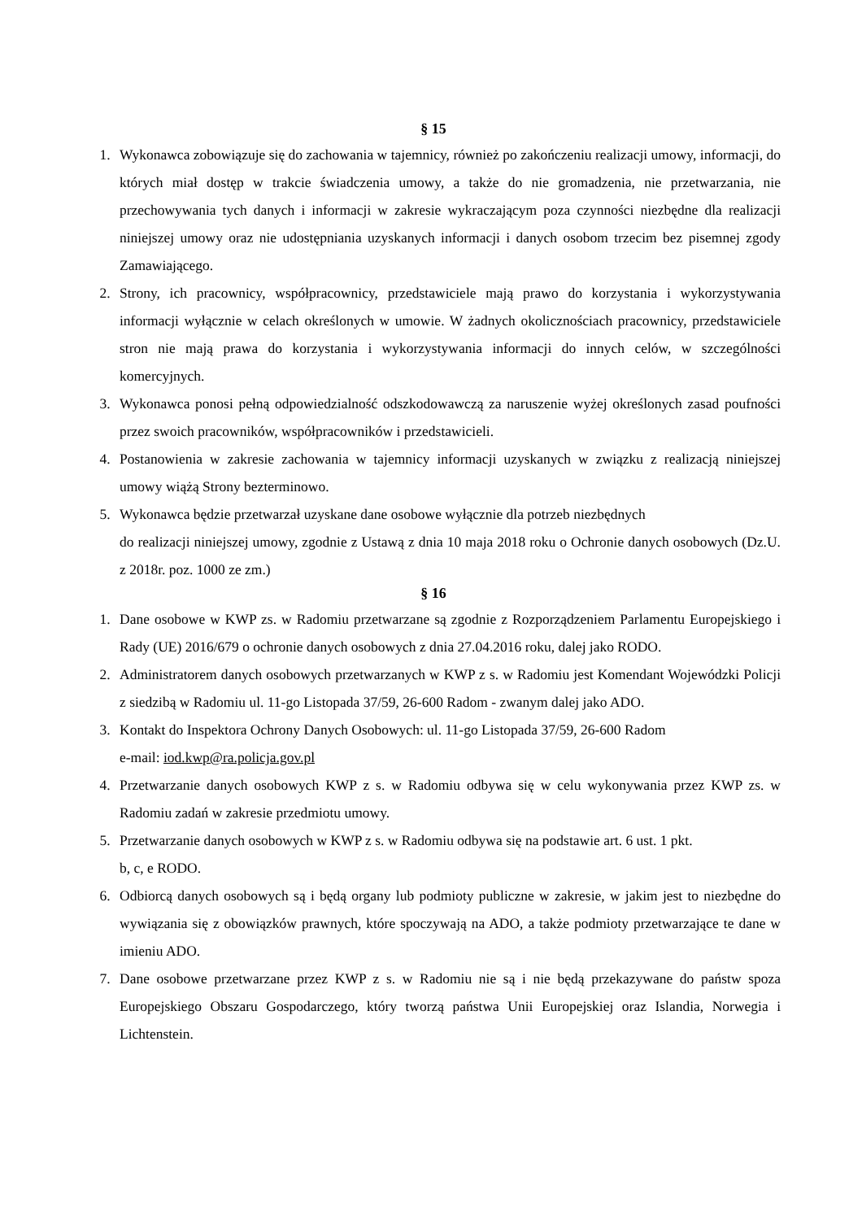§ 15
1. Wykonawca zobowiązuje się do zachowania w tajemnicy, również po zakończeniu realizacji umowy, informacji, do których miał dostęp w trakcie świadczenia umowy, a także do nie gromadzenia, nie przetwarzania, nie przechowywania tych danych i informacji w zakresie wykraczającym poza czynności niezbędne dla realizacji niniejszej umowy oraz nie udostępniania uzyskanych informacji i danych osobom trzecim bez pisemnej zgody Zamawiającego.
2. Strony, ich pracownicy, współpracownicy, przedstawiciele mają prawo do korzystania i wykorzystywania informacji wyłącznie w celach określonych w umowie. W żadnych okolicznościach pracownicy, przedstawiciele stron nie mają prawa do korzystania i wykorzystywania informacji do innych celów, w szczególności komercyjnych.
3. Wykonawca ponosi pełną odpowiedzialność odszkodowawczą za naruszenie wyżej określonych zasad poufności przez swoich pracowników, współpracowników i przedstawicieli.
4. Postanowienia w zakresie zachowania w tajemnicy informacji uzyskanych w związku z realizacją niniejszej umowy wiążą Strony bezterminowo.
5. Wykonawca będzie przetwarzał uzyskane dane osobowe wyłącznie dla potrzeb niezbędnych
do realizacji niniejszej umowy, zgodnie z Ustawą z dnia 10 maja 2018 roku o Ochronie danych osobowych (Dz.U. z 2018r. poz. 1000 ze zm.)
§ 16
1. Dane osobowe w KWP zs. w Radomiu przetwarzane są zgodnie z Rozporządzeniem Parlamentu Europejskiego i Rady (UE) 2016/679 o ochronie danych osobowych z dnia 27.04.2016 roku, dalej jako RODO.
2. Administratorem danych osobowych przetwarzanych w KWP z s. w Radomiu jest Komendant Wojewódzki Policji z siedzibą w Radomiu ul. 11-go Listopada 37/59, 26-600 Radom - zwanym dalej jako ADO.
3. Kontakt do Inspektora Ochrony Danych Osobowych: ul. 11-go Listopada 37/59, 26-600 Radom
e-mail: iod.kwp@ra.policja.gov.pl
4. Przetwarzanie danych osobowych KWP z s. w Radomiu odbywa się w celu wykonywania przez KWP zs. w Radomiu zadań w zakresie przedmiotu umowy.
5. Przetwarzanie danych osobowych w KWP z s. w Radomiu odbywa się na podstawie art. 6 ust. 1 pkt.
b, c, e RODO.
6. Odbiorcą danych osobowych są i będą organy lub podmioty publiczne w zakresie, w jakim jest to niezbędne do wywiązania się z obowiązków prawnych, które spoczywają na ADO, a także podmioty przetwarzające te dane w imieniu ADO.
7. Dane osobowe przetwarzane przez KWP z s. w Radomiu nie są i nie będą przekazywane do państw spoza Europejskiego Obszaru Gospodarczego, który tworzą państwa Unii Europejskiej oraz Islandia, Norwegia i Lichtenstein.